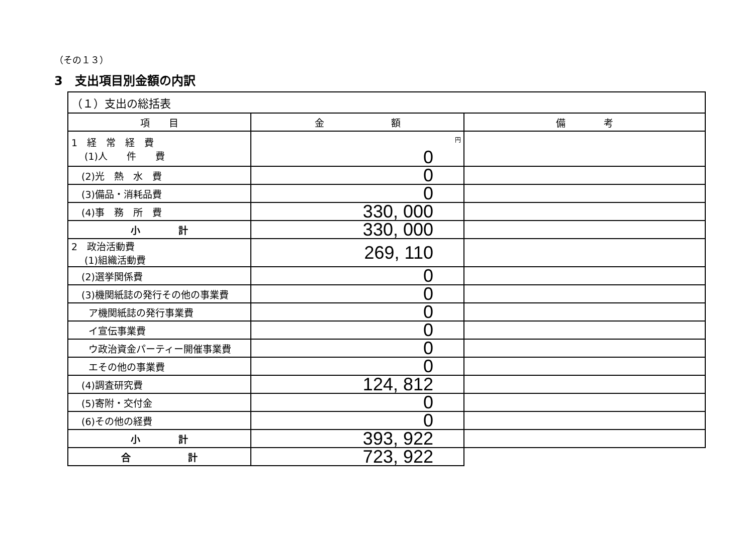（その１３）
3　支出項目別金額の内訳
| （１）支出の総括表 | | |
| 項 目 | 金 額 | 備 考 |
| 1 経 常 経 費 (1)人 件 費 | 円 0 | |
| (2)光 熱 水 費 | 0 | |
| (3)備品・消耗品費 | 0 | |
| (4)事 務 所 費 | 330, 000 | |
| 小 計 | 330, 000 | |
| 2 政治活動費 (1)組織活動費 | 269, 110 | |
| (2)選挙関係費 | 0 | |
| (3)機関紙誌の発行その他の事業費 | 0 | |
| ア機関紙誌の発行事業費 | 0 | |
| イ宣伝事業費 | 0 | |
| ウ政治資金パーティー開催事業費 | 0 | |
| エその他の事業費 | 0 | |
| (4)調査研究費 | 124, 812 | |
| (5)寄附・交付金 | 0 | |
| (6)その他の経費 | 0 | |
| 小 計 | 393, 922 | |
| 合 計 | 723, 922 | |